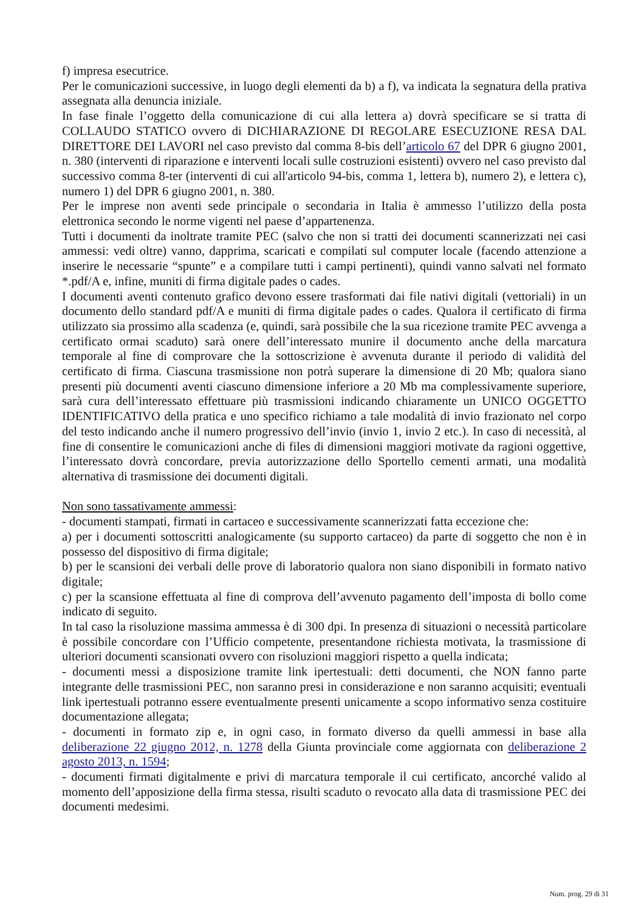f) impresa esecutrice.
Per le comunicazioni successive, in luogo degli elementi da b) a f), va indicata la segnatura della prativa assegnata alla denuncia iniziale.
In fase finale l’oggetto della comunicazione di cui alla lettera a) dovrà specificare se si tratta di COLLAUDO STATICO ovvero di DICHIARAZIONE DI REGOLARE ESECUZIONE RESA DAL DIRETTORE DEI LAVORI nel caso previsto dal comma 8-bis dell’articolo 67 del DPR 6 giugno 2001, n. 380 (interventi di riparazione e interventi locali sulle costruzioni esistenti) ovvero nel caso previsto dal successivo comma 8-ter (interventi di cui all'articolo 94-bis, comma 1, lettera b), numero 2), e lettera c), numero 1) del DPR 6 giugno 2001, n. 380.
Per le imprese non aventi sede principale o secondaria in Italia è ammesso l’utilizzo della posta elettronica secondo le norme vigenti nel paese d’appartenenza.
Tutti i documenti da inoltrate tramite PEC (salvo che non si tratti dei documenti scannerizzati nei casi ammessi: vedi oltre) vanno, dapprima, scaricati e compilati sul computer locale (facendo attenzione a inserire le necessarie “spunte” e a compilare tutti i campi pertinenti), quindi vanno salvati nel formato *.pdf/A e, infine, muniti di firma digitale pades o cades.
I documenti aventi contenuto grafico devono essere trasformati dai file nativi digitali (vettoriali) in un documento dello standard pdf/A e muniti di firma digitale pades o cades. Qualora il certificato di firma utilizzato sia prossimo alla scadenza (e, quindi, sarà possibile che la sua ricezione tramite PEC avvenga a certificato ormai scaduto) sarà onere dell’interessato munire il documento anche della marcatura temporale al fine di comprovare che la sottoscrizione è avvenuta durante il periodo di validità del certificato di firma. Ciascuna trasmissione non potrà superare la dimensione di 20 Mb; qualora siano presenti più documenti aventi ciascuno dimensione inferiore a 20 Mb ma complessivamente superiore, sarà cura dell’interessato effettuare più trasmissioni indicando chiaramente un UNICO OGGETTO IDENTIFICATIVO della pratica e uno specifico richiamo a tale modalità di invio frazionato nel corpo del testo indicando anche il numero progressivo dell’invio (invio 1, invio 2 etc.). In caso di necessità, al fine di consentire le comunicazioni anche di files di dimensioni maggiori motivate da ragioni oggettive, l’interessato dovrà concordare, previa autorizzazione dello Sportello cementi armati, una modalità alternativa di trasmissione dei documenti digitali.
Non sono tassativamente ammessi:
- documenti stampati, firmati in cartaceo e successivamente scannerizzati fatta eccezione che:
a) per i documenti sottoscritti analogicamente (su supporto cartaceo) da parte di soggetto che non è in possesso del dispositivo di firma digitale;
b) per le scansioni dei verbali delle prove di laboratorio qualora non siano disponibili in formato nativo digitale;
c) per la scansione effettuata al fine di comprova dell’avvenuto pagamento dell’imposta di bollo come indicato di seguito.
In tal caso la risoluzione massima ammessa è di 300 dpi. In presenza di situazioni o necessità particolare è possibile concordare con l’Ufficio competente, presentandone richiesta motivata, la trasmissione di ulteriori documenti scansionati ovvero con risoluzioni maggiori rispetto a quella indicata;
- documenti messi a disposizione tramite link ipertestuali: detti documenti, che NON fanno parte integrante delle trasmissioni PEC, non saranno presi in considerazione e non saranno acquisiti; eventuali link ipertestuali potranno essere eventualmente presenti unicamente a scopo informativo senza costituire documentazione allegata;
- documenti in formato zip e, in ogni caso, in formato diverso da quelli ammessi in base alla deliberazione 22 giugno 2012, n. 1278 della Giunta provinciale come aggiornata con deliberazione 2 agosto 2013, n. 1594;
- documenti firmati digitalmente e privi di marcatura temporale il cui certificato, ancorché valido al momento dell’apposizione della firma stessa, risulti scaduto o revocato alla data di trasmissione PEC dei documenti medesimi.
Num. prog. 29 di 31